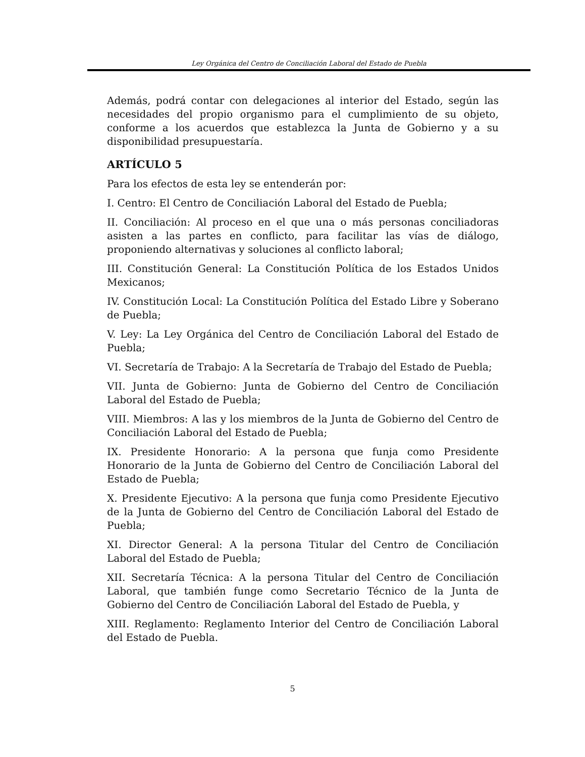Ley Orgánica del Centro de Conciliación Laboral del Estado de Puebla
Además, podrá contar con delegaciones al interior del Estado, según las necesidades del propio organismo para el cumplimiento de su objeto, conforme a los acuerdos que establezca la Junta de Gobierno y a su disponibilidad presupuestaría.
ARTÍCULO 5
Para los efectos de esta ley se entenderán por:
I. Centro: El Centro de Conciliación Laboral del Estado de Puebla;
II. Conciliación: Al proceso en el que una o más personas conciliadoras asisten a las partes en conflicto, para facilitar las vías de diálogo, proponiendo alternativas y soluciones al conflicto laboral;
III. Constitución General: La Constitución Política de los Estados Unidos Mexicanos;
IV. Constitución Local: La Constitución Política del Estado Libre y Soberano de Puebla;
V. Ley: La Ley Orgánica del Centro de Conciliación Laboral del Estado de Puebla;
VI. Secretaría de Trabajo: A la Secretaría de Trabajo del Estado de Puebla;
VII. Junta de Gobierno: Junta de Gobierno del Centro de Conciliación Laboral del Estado de Puebla;
VIII. Miembros: A las y los miembros de la Junta de Gobierno del Centro de Conciliación Laboral del Estado de Puebla;
IX. Presidente Honorario: A la persona que funja como Presidente Honorario de la Junta de Gobierno del Centro de Conciliación Laboral del Estado de Puebla;
X. Presidente Ejecutivo: A la persona que funja como Presidente Ejecutivo de la Junta de Gobierno del Centro de Conciliación Laboral del Estado de Puebla;
XI. Director General: A la persona Titular del Centro de Conciliación Laboral del Estado de Puebla;
XII. Secretaría Técnica: A la persona Titular del Centro de Conciliación Laboral, que también funge como Secretario Técnico de la Junta de Gobierno del Centro de Conciliación Laboral del Estado de Puebla, y
XIII. Reglamento: Reglamento Interior del Centro de Conciliación Laboral del Estado de Puebla.
5